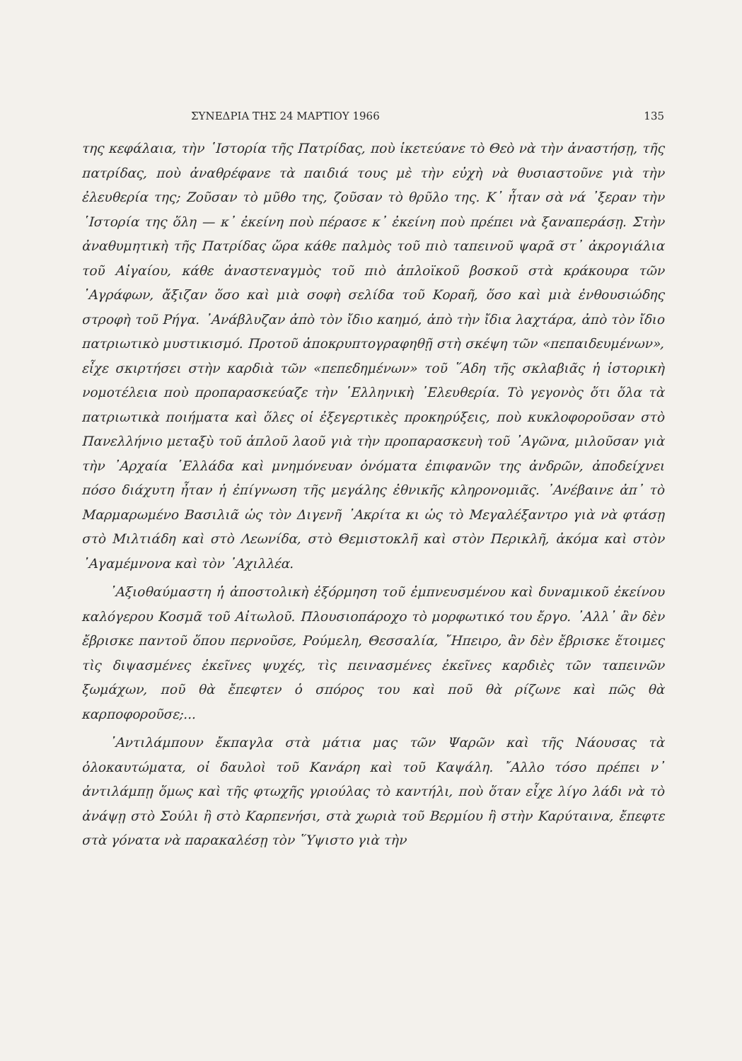ΣΥΝΕΔΡΙΑ ΤΗΣ 24 ΜΑΡΤΙΟΥ 1966 135
της κεφάλαια, τὴν ῾Ιστορία τῆς Πατρίδας, ποὺ ἱκετεύανε τὸ Θεὸ νὰ τὴν ἀναστήσῃ, τῆς πατρίδας, ποὺ ἀναθρέφανε τὰ παιδιά τους μὲ τὴν εὐχὴ νὰ θυσιαστοῦνε γιὰ τὴν ἐλευθερία της; Ζοῦσαν τὸ μῦθο της, ζοῦσαν τὸ θρῦλο της. Κ᾿ ἦταν σὰ νά ᾿ξεραν τὴν ῾Ιστορία της ὅλη — κ᾿ ἐκείνη ποὺ πέρασε κ᾿ ἐκείνη ποὺ πρέπει νὰ ξαναπεράσῃ. Στὴν ἀναθυμητικὴ τῆς Πατρίδας ὥρα κάθε παλμὸς τοῦ πιὸ ταπεινοῦ ψαρᾶ στ᾿ ἀκρογιάλια τοῦ Αἰγαίου, κάθε ἀναστεναγμὸς τοῦ πιὸ ἁπλοϊκοῦ βοσκοῦ στὰ κράκουρα τῶν ᾿Αγράφων, ἄξιζαν ὅσο καὶ μιὰ σοφὴ σελίδα τοῦ Κοραῆ, ὅσο καὶ μιὰ ἐνθουσιώδης στροφὴ τοῦ Ρήγα. ᾿Ανάβλυζαν ἀπὸ τὸν ἴδιο καημό, ἀπὸ τὴν ἴδια λαχτάρα, ἀπὸ τὸν ἴδιο πατριωτικὸ μυστικισμό. Προτοῦ ἀποκρυπτογραφηθῇ στὴ σκέψη τῶν «πεπαιδευμένων», εἶχε σκιρτήσει στὴν καρδιὰ τῶν «πεπεδημένων» τοῦ ῞Αδη τῆς σκλαβιᾶς ἡ ἱστορικὴ νομοτέλεια ποὺ προπαρασκεύαζε τὴν ῾Ελληνικὴ ᾿Ελευθερία. Τὸ γεγονὸς ὅτι ὅλα τὰ πατριωτικὰ ποιήματα καὶ ὅλες οἱ ἐξεγερτικὲς προκηρύξεις, ποὺ κυκλοφοροῦσαν στὸ Πανελλήνιο μεταξὺ τοῦ ἁπλοῦ λαοῦ γιὰ τὴν προπαρασκευὴ τοῦ ᾿Αγῶνα, μιλοῦσαν γιὰ τὴν ᾿Αρχαία ῾Ελλάδα καὶ μνημόνευαν ὀνόματα ἐπιφανῶν της ἀνδρῶν, ἀποδείχνει πόσο διάχυτη ἦταν ἡ ἐπίγνωση τῆς μεγάλης ἐθνικῆς κληρονομιᾶς. ᾿Ανέβαινε ἀπ᾿ τὸ Μαρμαρωμένο Βασιλιᾶ ὡς τὸν Διγενῆ ᾿Ακρίτα κι ὡς τὸ Μεγαλέξαντρο γιὰ νὰ φτάσῃ στὸ Μιλτιάδη καὶ στὸ Λεωνίδα, στὸ Θεμιστοκλῆ καὶ στὸν Περικλῆ, ἀκόμα καὶ στὸν ᾿Αγαμέμνονα καὶ τὸν ᾿Αχιλλέα.
᾿Αξιοθαύμαστη ἡ ἀποστολικὴ ἐξόρμηση τοῦ ἐμπνευσμένου καὶ δυναμικοῦ ἐκείνου καλόγερου Κοσμᾶ τοῦ Αἰτωλοῦ. Πλουσιοπάροχο τὸ μορφωτικό του ἔργο. ᾿Αλλ᾿ ἂν δὲν ἔβρισκε παντοῦ ὅπου περνοῦσε, Ρούμελη, Θεσσαλία, ῎Ηπειρο, ἂν δὲν ἔβρισκε ἕτοιμες τὶς διψασμένες ἐκεῖνες ψυχές, τὶς πεινασμένες ἐκεῖνες καρδιὲς τῶν ταπεινῶν ξωμάχων, ποῦ θὰ ἔπεφτεν ὁ σπόρος του καὶ ποῦ θὰ ρίζωνε καὶ πῶς θὰ καρποφοροῦσε;...
᾿Αντιλάμπουν ἔκπαγλα στὰ μάτια μας τῶν Ψαρῶν καὶ τῆς Νάουσας τὰ ὁλοκαυτώματα, οἱ δαυλοὶ τοῦ Κανάρη καὶ τοῦ Καψάλη. ῎Αλλο τόσο πρέπει ν᾿ ἀντιλάμπῃ ὅμως καὶ τῆς φτωχῆς γριούλας τὸ καντήλι, ποὺ ὅταν εἶχε λίγο λάδι νὰ τὸ ἀνάψῃ στὸ Σούλι ἢ στὸ Καρπενήσι, στὰ χωριὰ τοῦ Βερμίου ἢ στὴν Καρύταινα, ἔπεφτε στὰ γόνατα νὰ παρακαλέσῃ τὸν ῞Υψιστο γιὰ τὴν